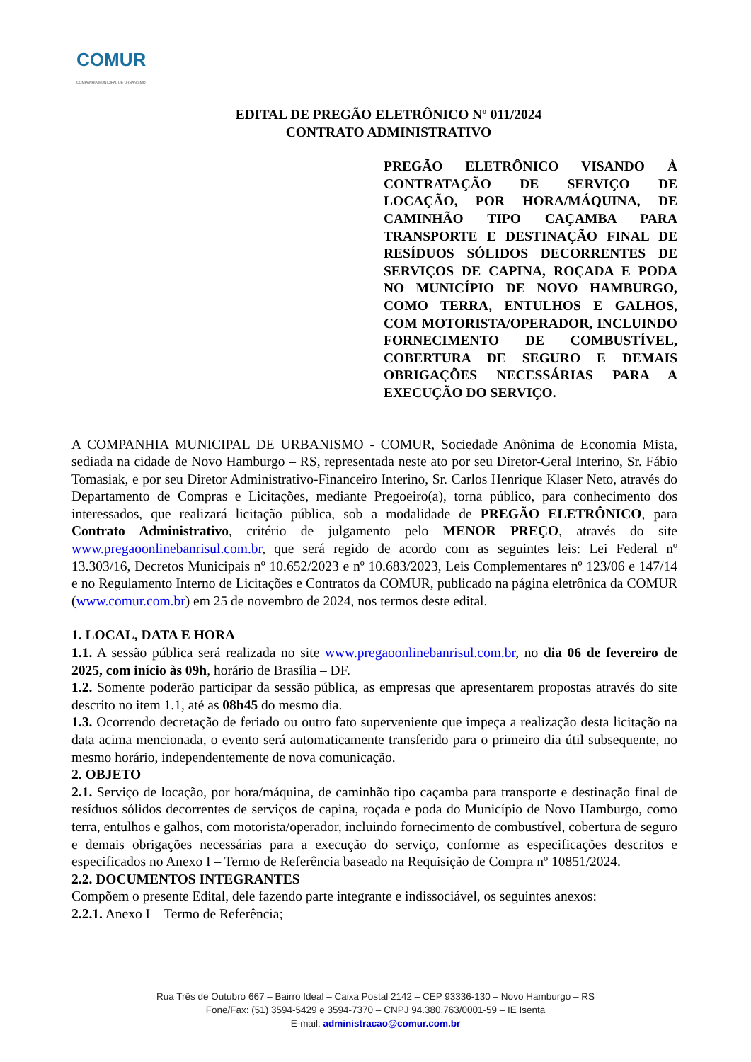COMUR
COMPANHIA MUNICIPAL DE URBANISMO
EDITAL DE PREGÃO ELETRÔNICO Nº 011/2024
CONTRATO ADMINISTRATIVO
PREGÃO ELETRÔNICO VISANDO À CONTRATAÇÃO DE SERVIÇO DE LOCAÇÃO, POR HORA/MÁQUINA, DE CAMINHÃO TIPO CAÇAMBA PARA TRANSPORTE E DESTINAÇÃO FINAL DE RESÍDUOS SÓLIDOS DECORRENTES DE SERVIÇOS DE CAPINA, ROÇADA E PODA NO MUNICÍPIO DE NOVO HAMBURGO, COMO TERRA, ENTULHOS E GALHOS, COM MOTORISTA/OPERADOR, INCLUINDO FORNECIMENTO DE COMBUSTÍVEL, COBERTURA DE SEGURO E DEMAIS OBRIGAÇÕES NECESSÁRIAS PARA A EXECUÇÃO DO SERVIÇO.
A COMPANHIA MUNICIPAL DE URBANISMO - COMUR, Sociedade Anônima de Economia Mista, sediada na cidade de Novo Hamburgo – RS, representada neste ato por seu Diretor-Geral Interino, Sr. Fábio Tomasiak, e por seu Diretor Administrativo-Financeiro Interino, Sr. Carlos Henrique Klaser Neto, através do Departamento de Compras e Licitações, mediante Pregoeiro(a), torna público, para conhecimento dos interessados, que realizará licitação pública, sob a modalidade de PREGÃO ELETRÔNICO, para Contrato Administrativo, critério de julgamento pelo MENOR PREÇO, através do site www.pregaoonlinebanrisul.com.br, que será regido de acordo com as seguintes leis: Lei Federal nº 13.303/16, Decretos Municipais nº 10.652/2023 e nº 10.683/2023, Leis Complementares nº 123/06 e 147/14 e no Regulamento Interno de Licitações e Contratos da COMUR, publicado na página eletrônica da COMUR (www.comur.com.br) em 25 de novembro de 2024, nos termos deste edital.
1. LOCAL, DATA E HORA
1.1. A sessão pública será realizada no site www.pregaoonlinebanrisul.com.br, no dia 06 de fevereiro de 2025, com início às 09h, horário de Brasília – DF.
1.2. Somente poderão participar da sessão pública, as empresas que apresentarem propostas através do site descrito no item 1.1, até as 08h45 do mesmo dia.
1.3. Ocorrendo decretação de feriado ou outro fato superveniente que impeça a realização desta licitação na data acima mencionada, o evento será automaticamente transferido para o primeiro dia útil subsequente, no mesmo horário, independentemente de nova comunicação.
2. OBJETO
2.1. Serviço de locação, por hora/máquina, de caminhão tipo caçamba para transporte e destinação final de resíduos sólidos decorrentes de serviços de capina, roçada e poda do Município de Novo Hamburgo, como terra, entulhos e galhos, com motorista/operador, incluindo fornecimento de combustível, cobertura de seguro e demais obrigações necessárias para a execução do serviço, conforme as especificações descritos e especificados no Anexo I – Termo de Referência baseado na Requisição de Compra nº 10851/2024.
2.2. DOCUMENTOS INTEGRANTES
Compõem o presente Edital, dele fazendo parte integrante e indissociável, os seguintes anexos:
2.2.1. Anexo I – Termo de Referência;
Rua Três de Outubro 667 – Bairro Ideal – Caixa Postal 2142 – CEP 93336-130 – Novo Hamburgo – RS
Fone/Fax: (51) 3594-5429 e 3594-7370 – CNPJ 94.380.763/0001-59 – IE Isenta
E-mail: administracao@comur.com.br